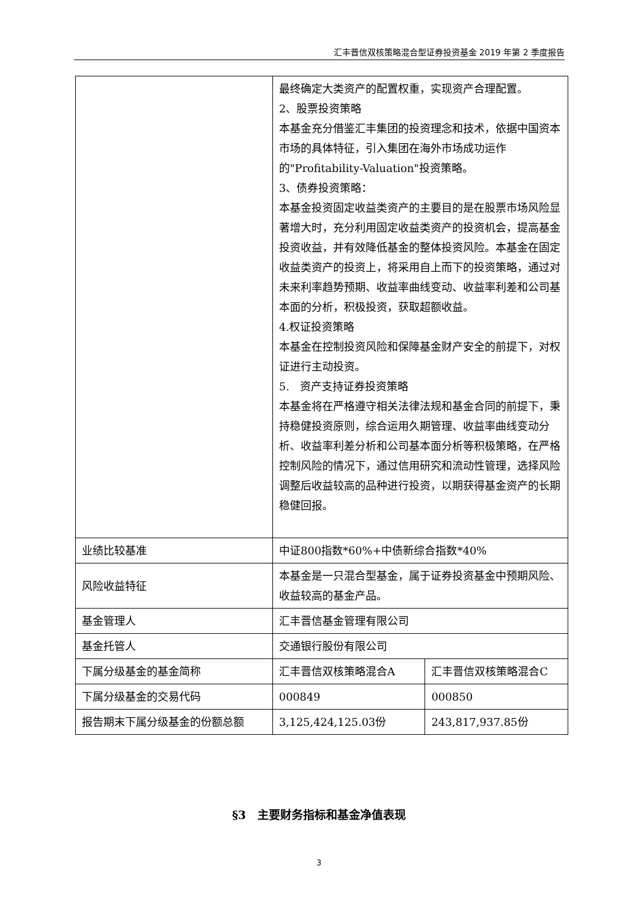汇丰晋信双核策略混合型证券投资基金 2019 年第 2 季度报告
| | 最终确定大类资产的配置权重，实现资产合理配置。 2、股票投资策略 本基金充分借鉴汇丰集团的投资理念和技术，依据中国资本市场的具体特征，引入集团在海外市场成功运作的"Profitability-Valuation"投资策略。 3、债券投资策略： 本基金投资固定收益类资产的主要目的是在股票市场风险显著增大时，充分利用固定收益类资产的投资机会，提高基金投资收益，并有效降低基金的整体投资风险。本基金在固定收益类资产的投资上，将采用自上而下的投资策略，通过对未来利率趋势预期、收益率曲线变动、收益率利差和公司基本面的分析，积极投资，获取超额收益。 4.权证投资策略 本基金在控制投资风险和保障基金财产安全的前提下，对权证进行主动投资。 5. 资产支持证券投资策略 本基金将在严格遵守相关法律法规和基金合同的前提下，秉持稳健投资原则，综合运用久期管理、收益率曲线变动分析、收益率利差分析和公司基本面分析等积极策略，在严格控制风险的情况下，通过信用研究和流动性管理，选择风险调整后收益较高的品种进行投资，以期获得基金资产的长期稳健回报。 | |
| 业绩比较基准 | 中证800指数*60%+中债新综合指数*40% | |
| 风险收益特征 | 本基金是一只混合型基金，属于证券投资基金中预期风险、收益较高的基金产品。 | |
| 基金管理人 | 汇丰晋信基金管理有限公司 | |
| 基金托管人 | 交通银行股份有限公司 | |
| 下属分级基金的基金简称 | 汇丰晋信双核策略混合A | 汇丰晋信双核策略混合C |
| 下属分级基金的交易代码 | 000849 | 000850 |
| 报告期末下属分级基金的份额总额 | 3,125,424,125.03份 | 243,817,937.85份 |
§3　主要财务指标和基金净值表现
3